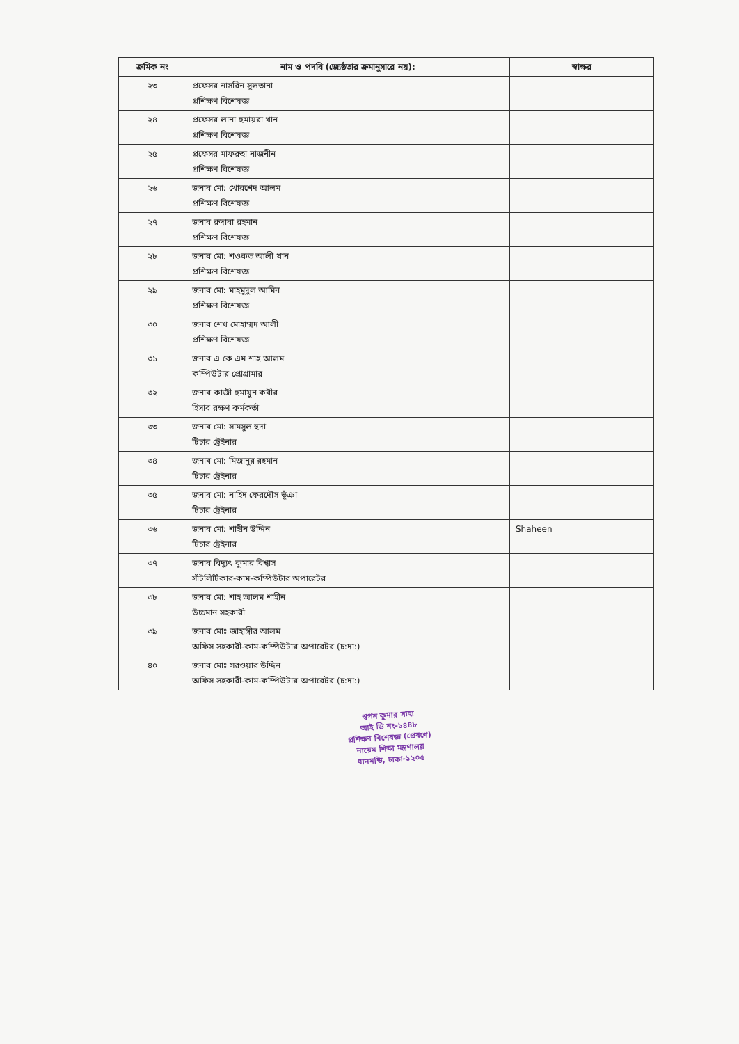| ক্রমিক নং | নাম ও পদবি (জ্যেষ্ঠতার ক্রমানুসারে নয়): | স্বাক্ষর |
| --- | --- | --- |
| ২৩ | প্রফেসর নাসরিন সুলতানা প্রশিক্ষণ বিশেষজ্ঞ | |
| ২৪ | প্রফেসর লানা হুমায়রা খান প্রশিক্ষণ বিশেষজ্ঞ | |
| ২৫ | প্রফেসর মাফরুহা নাজনীন প্রশিক্ষণ বিশেষজ্ঞ | |
| ২৬ | জনাব মো: খোরশেদ আলম প্রশিক্ষণ বিশেষজ্ঞ | |
| ২৭ | জনাব রুদাবা রহমান প্রশিক্ষণ বিশেষজ্ঞ | |
| ২৮ | জনাব মো: শওকত আলী খান প্রশিক্ষণ বিশেষজ্ঞ | |
| ২৯ | জনাব মো: মাহমুদুল আমিন প্রশিক্ষণ বিশেষজ্ঞ | |
| ৩০ | জনাব শেখ মোহাম্মদ আলী প্রশিক্ষণ বিশেষজ্ঞ | |
| ৩১ | জনাব এ কে এম শাহ আলম কম্পিউটার প্রোগ্রামার | |
| ৩২ | জনাব কাজী হুমায়ুন কবীর হিসাব রক্ষণ কর্মকর্তা | |
| ৩৩ | জনাব মো: সামসুল হুদা টিচার ট্রেইনার | |
| ৩৪ | জনাব মো: মিজানুর রহমান টিচার ট্রেইনার | |
| ৩৫ | জনাব মো: নাহিদ ফেরদৌস ভূঁঞা টিচার ট্রেইনার | |
| ৩৬ | জনাব মো: শাহীন উদ্দিন টিচার ট্রেইনার | Shaheen |
| ৩৭ | জনাব বিদ্যুৎ কুমার বিশ্বাস সাঁটলিটিকার-কাম-কম্পিউটার অপারেটর | |
| ৩৮ | জনাব মো: শাহ আলম শাহীন উচ্চমান সহকারী | |
| ৩৯ | জনাব মোঃ জাহাঙ্গীর আলম অফিস সহকারী-কাম-কম্পিউটার অপারেটর (চ:দা:) | |
| ৪০ | জনাব মোঃ সরওয়ার উদ্দিন অফিস সহকারী-কাম-কম্পিউটার অপারেটর (চ:দা:) | |
স্বপন কুমার সাহা
আই ডি নং-১৪৪৮
প্রশিক্ষণ বিশেষজ্ঞ (প্রেষণে)
নায়েম শিক্ষা মন্ত্রণালয়
ধানমন্ডি, ঢাকা-১২০৫